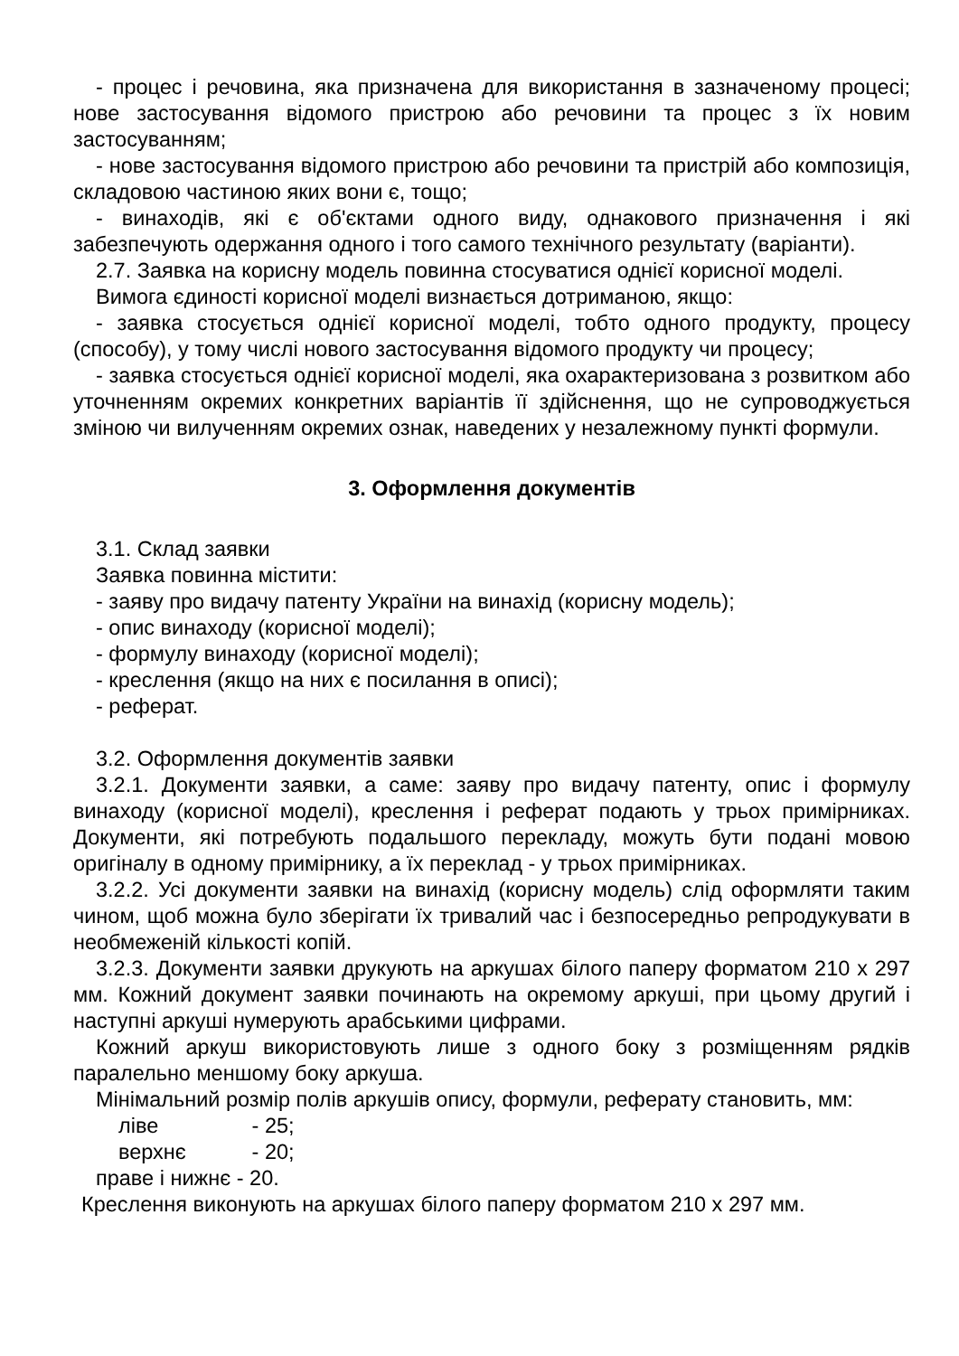- процес і речовина, яка призначена для використання в зазначеному процесі; нове застосування відомого пристрою або речовини та процес з їх новим застосуванням;
- нове застосування відомого пристрою або речовини та пристрій або композиція, складовою частиною яких вони є, тощо;
- винаходів, які є об'єктами одного виду, однакового призначення і які забезпечують одержання одного і того самого технічного результату (варіанти).
2.7. Заявка на корисну модель повинна стосуватися однієї корисної моделі.
Вимога єдиності корисної моделі визнається дотриманою, якщо:
- заявка стосується однієї корисної моделі, тобто одного продукту, процесу (способу), у тому числі нового застосування відомого продукту чи процесу;
- заявка стосується однієї корисної моделі, яка охарактеризована з розвитком або уточненням окремих конкретних варіантів її здійснення, що не супроводжується зміною чи вилученням окремих ознак, наведених у незалежному пункті формули.
3. Оформлення документів
3.1. Склад заявки
Заявка повинна містити:
- заяву про видачу патенту України на винахід (корисну модель);
- опис винаходу (корисної моделі);
- формулу винаходу (корисної моделі);
- креслення (якщо на них є посилання в описі);
- реферат.
3.2. Оформлення документів заявки
3.2.1. Документи заявки, а саме: заяву про видачу патенту, опис і формулу винаходу (корисної моделі), креслення і реферат подають у трьох примірниках. Документи, які потребують подальшого перекладу, можуть бути подані мовою оригіналу в одному примірнику, а їх переклад - у трьох примірниках.
3.2.2. Усі документи заявки на винахід (корисну модель) слід оформляти таким чином, щоб можна було зберігати їх тривалий час і безпосередньо репродукувати в необмеженій кількості копій.
3.2.3. Документи заявки друкують на аркушах білого паперу форматом 210 х 297 мм. Кожний документ заявки починають на окремому аркуші, при цьому другий і наступні аркуші нумерують арабськими цифрами.
Кожний аркуш використовують лише з одного боку з розміщенням рядків паралельно меншому боку аркуша.
Мінімальний розмір полів аркушів опису, формули, реферату становить, мм:
ліве - 25;
верхнє - 20;
праве і нижнє - 20.
Креслення виконують на аркушах білого паперу форматом 210 х 297 мм.